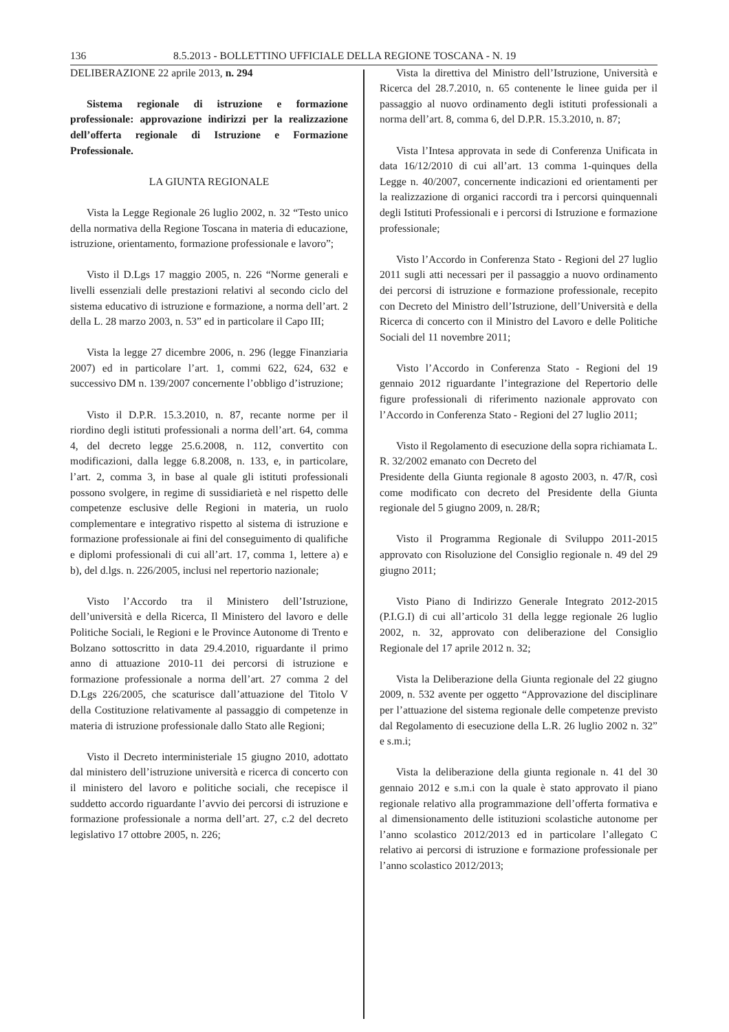136 8.5.2013 - BOLLETTINO UFFICIALE DELLA REGIONE TOSCANA - N. 19
DELIBERAZIONE 22 aprile 2013, n. 294
Sistema regionale di istruzione e formazione professionale: approvazione indirizzi per la realizzazione dell’offerta regionale di Istruzione e Formazione Professionale.
LA GIUNTA REGIONALE
Vista la Legge Regionale 26 luglio 2002, n. 32 “Testo unico della normativa della Regione Toscana in materia di educazione, istruzione, orientamento, formazione professionale e lavoro”;
Visto il D.Lgs 17 maggio 2005, n. 226 “Norme generali e livelli essenziali delle prestazioni relativi al secondo ciclo del sistema educativo di istruzione e formazione, a norma dell’art. 2 della L. 28 marzo 2003, n. 53” ed in particolare il Capo III;
Vista la legge 27 dicembre 2006, n. 296 (legge Finanziaria 2007) ed in particolare l’art. 1, commi 622, 624, 632 e successivo DM n. 139/2007 concernente l’obbligo d’istruzione;
Visto il D.P.R. 15.3.2010, n. 87, recante norme per il riordino degli istituti professionali a norma dell’art. 64, comma 4, del decreto legge 25.6.2008, n. 112, convertito con modificazioni, dalla legge 6.8.2008, n. 133, e, in particolare, l’art. 2, comma 3, in base al quale gli istituti professionali possono svolgere, in regime di sussidiarietà e nel rispetto delle competenze esclusive delle Regioni in materia, un ruolo complementare e integrativo rispetto al sistema di istruzione e formazione professionale ai fini del conseguimento di qualifiche e diplomi professionali di cui all’art. 17, comma 1, lettere a) e b), del d.lgs. n. 226/2005, inclusi nel repertorio nazionale;
Visto l’Accordo tra il Ministero dell’Istruzione, dell’università e della Ricerca, Il Ministero del lavoro e delle Politiche Sociali, le Regioni e le Province Autonome di Trento e Bolzano sottoscritto in data 29.4.2010, riguardante il primo anno di attuazione 2010-11 dei percorsi di istruzione e formazione professionale a norma dell’art. 27 comma 2 del D.Lgs 226/2005, che scaturisce dall’attuazione del Titolo V della Costituzione relativamente al passaggio di competenze in materia di istruzione professionale dallo Stato alle Regioni;
Visto il Decreto interministeriale 15 giugno 2010, adottato dal ministero dell’istruzione università e ricerca di concerto con il ministero del lavoro e politiche sociali, che recepisce il suddetto accordo riguardante l’avvio dei percorsi di istruzione e formazione professionale a norma dell’art. 27, c.2 del decreto legislativo 17 ottobre 2005, n. 226;
Vista la direttiva del Ministro dell’Istruzione, Università e Ricerca del 28.7.2010, n. 65 contenente le linee guida per il passaggio al nuovo ordinamento degli istituti professionali a norma dell’art. 8, comma 6, del D.P.R. 15.3.2010, n. 87;
Vista l’Intesa approvata in sede di Conferenza Unificata in data 16/12/2010 di cui all’art. 13 comma 1-quinques della Legge n. 40/2007, concernente indicazioni ed orientamenti per la realizzazione di organici raccordi tra i percorsi quinquennali degli Istituti Professionali e i percorsi di Istruzione e formazione professionale;
Visto l’Accordo in Conferenza Stato - Regioni del 27 luglio 2011 sugli atti necessari per il passaggio a nuovo ordinamento dei percorsi di istruzione e formazione professionale, recepito con Decreto del Ministro dell’Istruzione, dell’Università e della Ricerca di concerto con il Ministro del Lavoro e delle Politiche Sociali del 11 novembre 2011;
Visto l’Accordo in Conferenza Stato - Regioni del 19 gennaio 2012 riguardante l’integrazione del Repertorio delle figure professionali di riferimento nazionale approvato con l’Accordo in Conferenza Stato - Regioni del 27 luglio 2011;
Visto il Regolamento di esecuzione della sopra richiamata L. R. 32/2002 emanato con Decreto del
Presidente della Giunta regionale 8 agosto 2003, n. 47/R, così come modificato con decreto del Presidente della Giunta regionale del 5 giugno 2009, n. 28/R;
Visto il Programma Regionale di Sviluppo 2011-2015 approvato con Risoluzione del Consiglio regionale n. 49 del 29 giugno 2011;
Visto Piano di Indirizzo Generale Integrato 2012-2015 (P.I.G.I) di cui all’articolo 31 della legge regionale 26 luglio 2002, n. 32, approvato con deliberazione del Consiglio Regionale del 17 aprile 2012 n. 32;
Vista la Deliberazione della Giunta regionale del 22 giugno 2009, n. 532 avente per oggetto “Approvazione del disciplinare per l’attuazione del sistema regionale delle competenze previsto dal Regolamento di esecuzione della L.R. 26 luglio 2002 n. 32” e s.m.i;
Vista la deliberazione della giunta regionale n. 41 del 30 gennaio 2012 e s.m.i con la quale è stato approvato il piano regionale relativo alla programmazione dell’offerta formativa e al dimensionamento delle istituzioni scolastiche autonome per l’anno scolastico 2012/2013 ed in particolare l’allegato C relativo ai percorsi di istruzione e formazione professionale per l’anno scolastico 2012/2013;